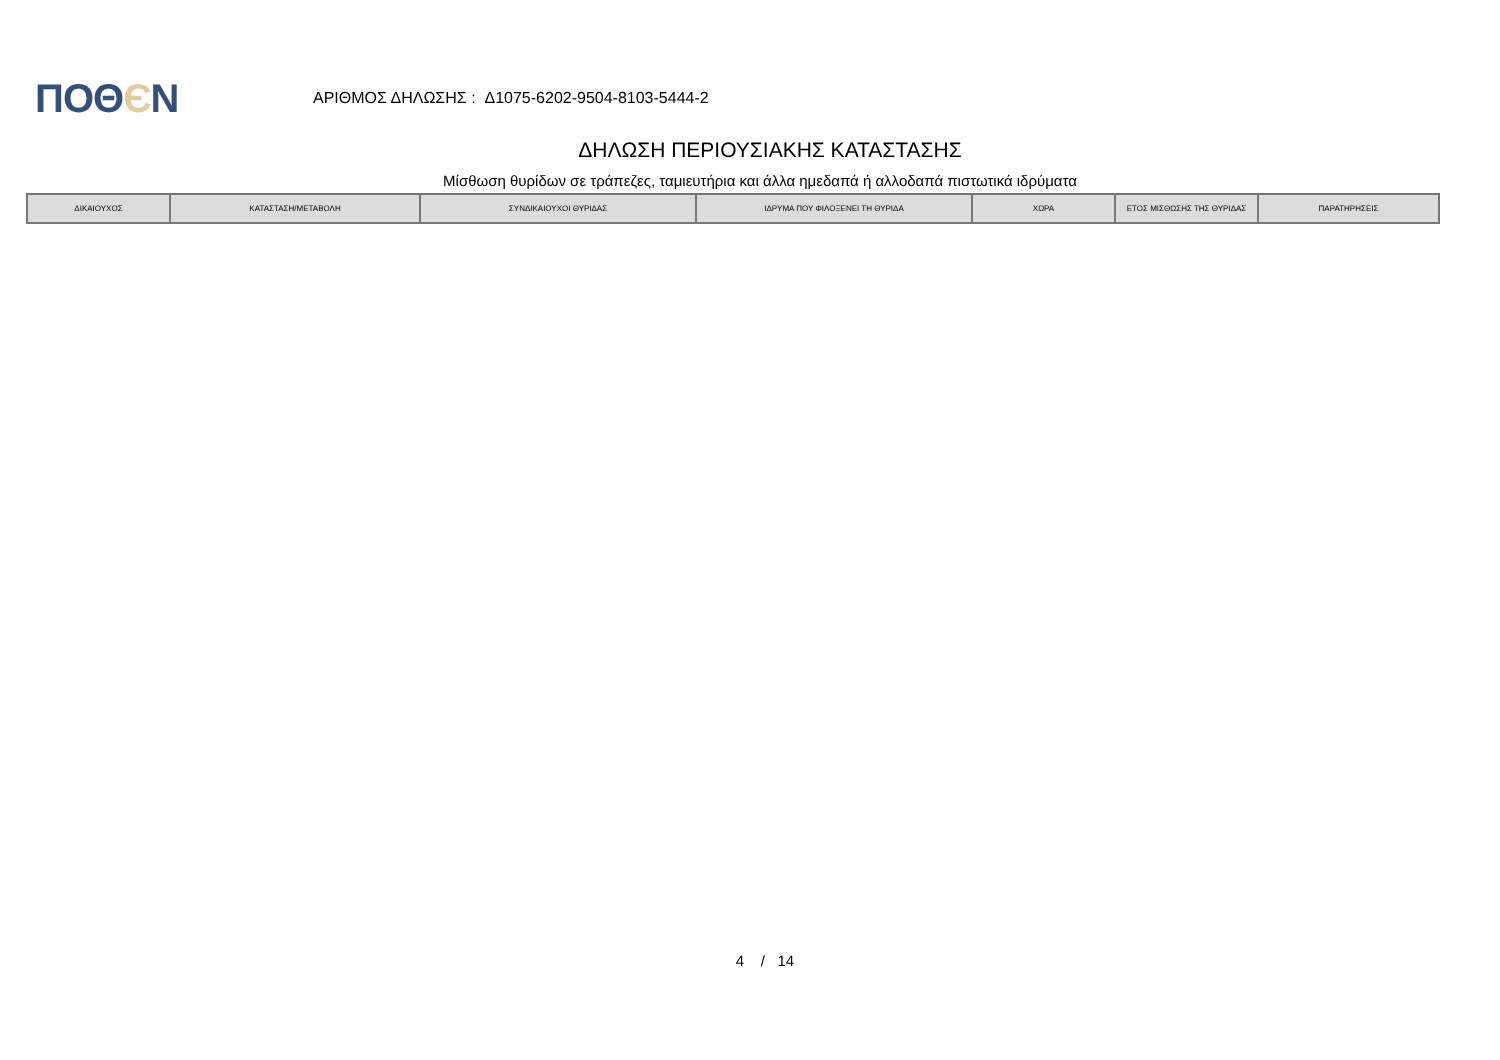ΠΟΘЄΝ
ΑΡΙΘΜΟΣ ΔΗΛΩΣΗΣ : Δ1075-6202-9504-8103-5444-2
ΔΗΛΩΣΗ ΠΕΡΙΟΥΣΙΑΚΗΣ ΚΑΤΑΣΤΑΣΗΣ
Μίσθωση θυρίδων σε τράπεζες, ταμιευτήρια και άλλα ημεδαπά ή αλλοδαπά πιστωτικά ιδρύματα
| ΔΙΚΑΙΟΥΧΟΣ | ΚΑΤΑΣΤΑΣΗ/ΜΕΤΑΒΟΛΗ | ΣΥΝΔΙΚΑΙΟΥΧΟΙ ΘΥΡΙΔΑΣ | ΙΔΡΥΜΑ ΠΟΥ ΦΙΛΟΞΕΝΕΙ ΤΗ ΘΥΡΙΔΑ | ΧΩΡΑ | ΕΤΟΣ ΜΙΣΘΩΣΗΣ ΤΗΣ ΘΥΡΙΔΑΣ | ΠΑΡΑΤΗΡΗΣΕΙΣ |
| --- | --- | --- | --- | --- | --- | --- |
4 / 14